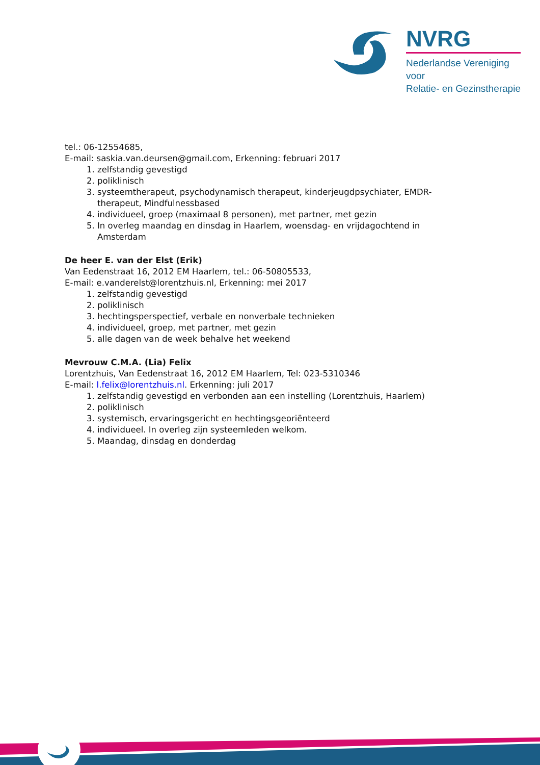NVRG
Nederlandse Vereniging voor
Relatie- en Gezinstherapie
tel.: 06-12554685,
E-mail: saskia.van.deursen@gmail.com, Erkenning: februari 2017
1. zelfstandig gevestigd
2. poliklinisch
3. systeemtherapeut, psychodynamisch therapeut, kinderjeugdpsychiater, EMDR-therapeut, Mindfulnessbased
4. individueel, groep (maximaal 8 personen), met partner, met gezin
5. In overleg maandag en dinsdag in Haarlem, woensdag- en vrijdagochtend in Amsterdam
De heer E. van der Elst (Erik)
Van Eedenstraat 16, 2012 EM Haarlem, tel.: 06-50805533,
E-mail: e.vanderelst@lorentzhuis.nl, Erkenning: mei 2017
1. zelfstandig gevestigd
2. poliklinisch
3. hechtingsperspectief, verbale en nonverbale technieken
4. individueel, groep, met partner, met gezin
5. alle dagen van de week behalve het weekend
Mevrouw C.M.A. (Lia) Felix
Lorentzhuis, Van Eedenstraat 16, 2012 EM Haarlem, Tel: 023-5310346
E-mail: l.felix@lorentzhuis.nl. Erkenning: juli 2017
1. zelfstandig gevestigd en verbonden aan een instelling (Lorentzhuis, Haarlem)
2. poliklinisch
3. systemisch, ervaringsgericht en hechtingsgeoriënteerd
4. individueel. In overleg zijn systeemleden welkom.
5. Maandag, dinsdag en donderdag